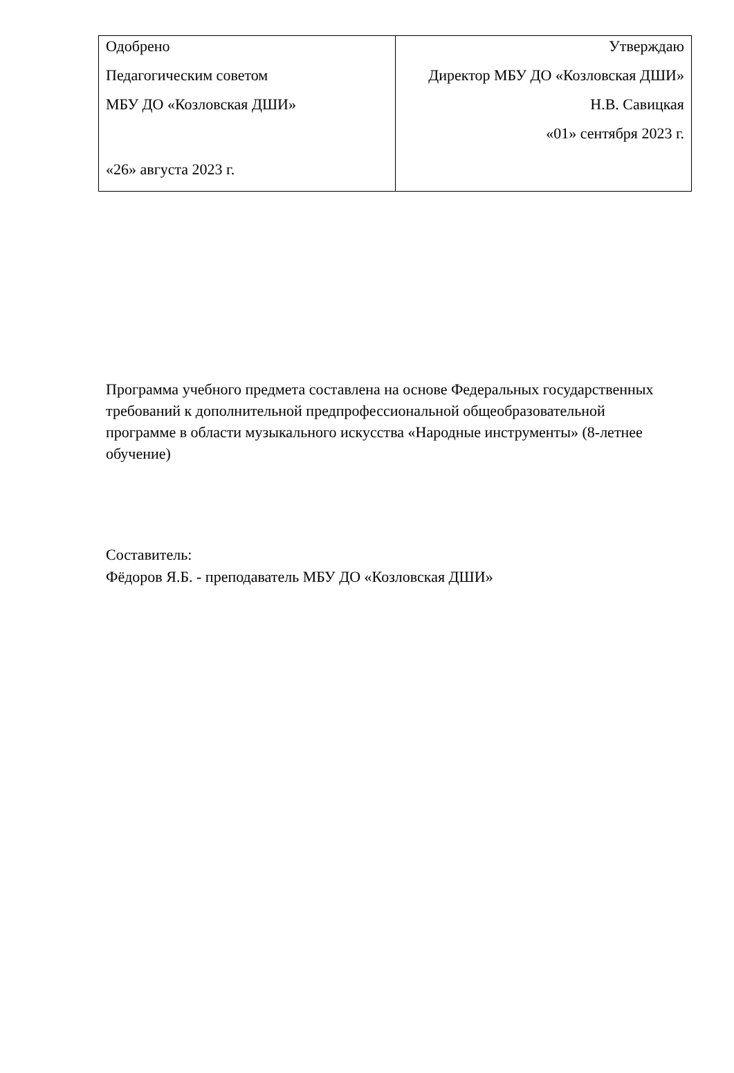| Одобрено Педагогическим советом МБУ ДО «Козловская ДШИ» «26» августа 2023 г. | Утверждаю Директор МБУ ДО «Козловская ДШИ» Н.В. Савицкая «01» сентября 2023 г. |
Программа учебного предмета составлена на основе Федеральных государственных требований к дополнительной предпрофессиональной общеобразовательной программе в области музыкального искусства «Народные инструменты» (8-летнее обучение)
Составитель:
Фёдоров Я.Б. - преподаватель МБУ ДО «Козловская ДШИ»